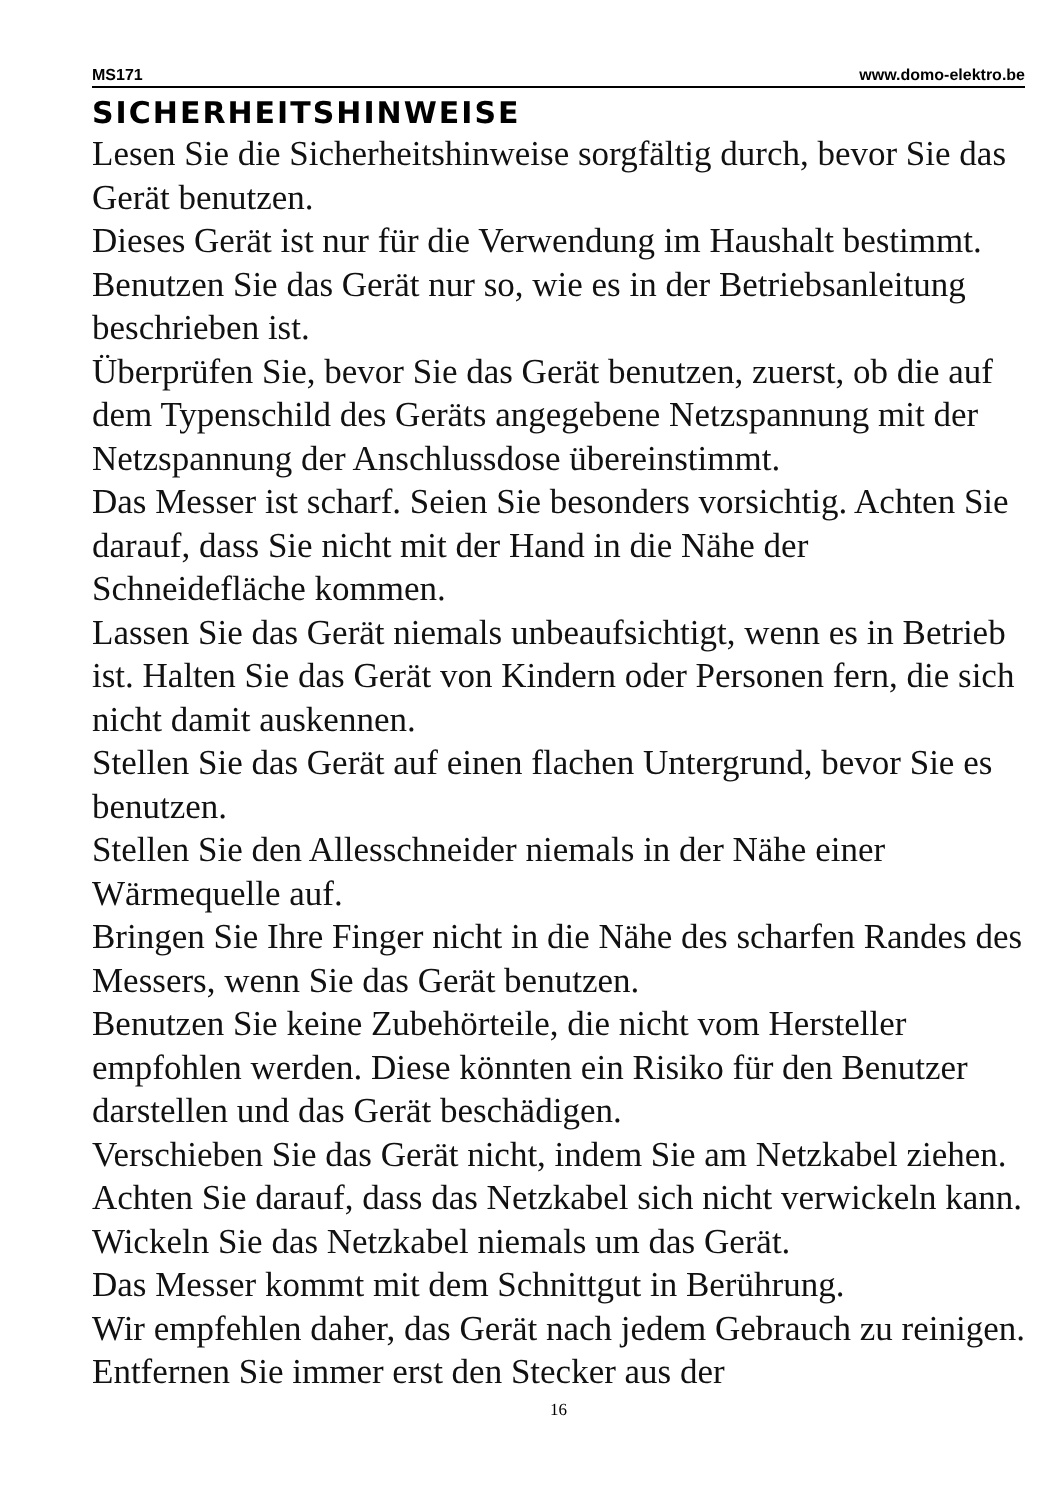MS171 www.domo-elektro.be
SICHERHEITSHINWEISE
Lesen Sie die Sicherheitshinweise sorgfältig durch, bevor Sie das Gerät benutzen.
Dieses Gerät ist nur für die Verwendung im Haushalt bestimmt. Benutzen Sie das Gerät nur so, wie es in der Betriebsanleitung beschrieben ist.
Überprüfen Sie, bevor Sie das Gerät benutzen, zuerst, ob die auf dem Typenschild des Geräts angegebene Netzspannung mit der Netzspannung der Anschlussdose übereinstimmt.
Das Messer ist scharf. Seien Sie besonders vorsichtig. Achten Sie darauf, dass Sie nicht mit der Hand in die Nähe der Schneidefläche kommen.
Lassen Sie das Gerät niemals unbeaufsichtigt, wenn es in Betrieb ist. Halten Sie das Gerät von Kindern oder Personen fern, die sich nicht damit auskennen.
Stellen Sie das Gerät auf einen flachen Untergrund, bevor Sie es benutzen.
Stellen Sie den Allesschneider niemals in der Nähe einer Wärmequelle auf.
Bringen Sie Ihre Finger nicht in die Nähe des scharfen Randes des Messers, wenn Sie das Gerät benutzen.
Benutzen Sie keine Zubehörteile, die nicht vom Hersteller empfohlen werden. Diese könnten ein Risiko für den Benutzer darstellen und das Gerät beschädigen.
Verschieben Sie das Gerät nicht, indem Sie am Netzkabel ziehen. Achten Sie darauf, dass das Netzkabel sich nicht verwickeln kann. Wickeln Sie das Netzkabel niemals um das Gerät.
Das Messer kommt mit dem Schnittgut in Berührung.
Wir empfehlen daher, das Gerät nach jedem Gebrauch zu reinigen. Entfernen Sie immer erst den Stecker aus der
16